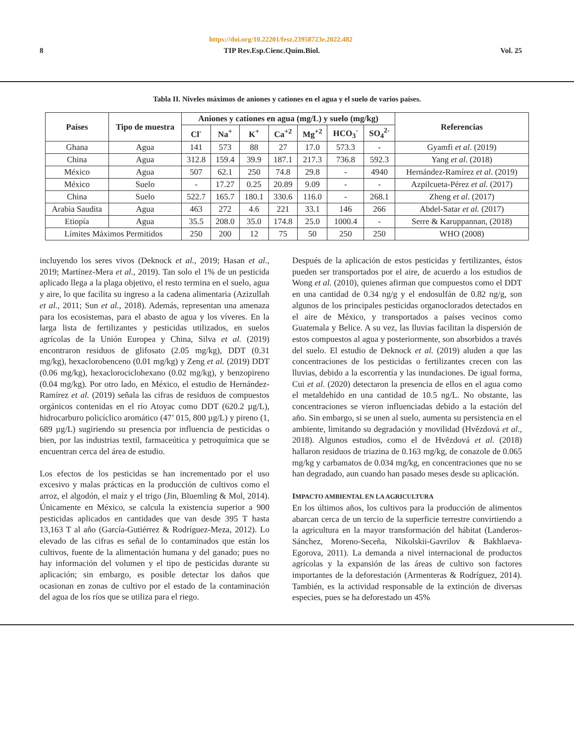https://doi.org/10.22201/fesz.23958723e.2022.482
8 TIP Rev.Esp.Cienc.Quím.Biol. Vol. 25
Tabla II. Niveles máximos de aniones y cationes en el agua y el suelo de varios países.
| Países | Tipo de muestra | Aniones y cationes en agua (mg/L) y suelo (mg/kg) | | | | | | | Referencias |
| --- | --- | --- | --- | --- | --- | --- | --- | --- | --- |
| | | Cl<sup>-</sup> | Na<sup>+</sup> | K<sup>+</sup> | Ca<sup>+2</sup> | Mg<sup>+2</sup> | HCO<sub>3</sub><sup>-</sup> | SO<sub>4</sub><sup>2-</sup> | |
| Ghana | Agua | 141 | 573 | 88 | 27 | 17.0 | 573.3 | - | Gyamfi et al . (2019) |
| China | Agua | 312.8 | 159.4 | 39.9 | 187.1 | 217.3 | 736.8 | 592.3 | Yang et al . (2018) |
| México | Agua | 507 | 62.1 | 250 | 74.8 | 29.8 | - | 4940 | Hernández-Ramírez et al . (2019) |
| México | Suelo | - | 17.27 | 0.25 | 20.89 | 9.09 | - | - | Azpilcueta-Pérez et al. (2017) |
| China | Suelo | 522.7 | 165.7 | 180.1 | 330.6 | 116.0 | - | 268.1 | Zheng et al . (2017) |
| Arabia Saudita | Agua | 463 | 272 | 4.6 | 221 | 33.1 | 146 | 266 | Abdel-Satar et al. (2017) |
| Etiopía | Agua | 35.5 | 208.0 | 35.0 | 174.8 | 25.0 | 1000.4 | - | Serre & Karuppannan, (2018) |
| Límites Máximos Permitidos | | 250 | 200 | 12 | 75 | 50 | 250 | 250 | WHO (2008) |
incluyendo los seres vivos (Deknock et al., 2019; Hasan et al., 2019; Martínez-Mera et al., 2019). Tan solo el 1% de un pesticida aplicado llega a la plaga objetivo, el resto termina en el suelo, agua y aire, lo que facilita su ingreso a la cadena alimentaria (Azizullah et al., 2011; Sun et al., 2018). Además, representan una amenaza para los ecosistemas, para el abasto de agua y los víveres. En la larga lista de fertilizantes y pesticidas utilizados, en suelos agrícolas de la Unión Europea y China, Silva et al. (2019) encontraron residuos de glifosato (2.05 mg/kg), DDT (0.31 mg/kg), hexaclorobenceno (0.01 mg/kg) y Zeng et al. (2019) DDT (0.06 mg/kg), hexaclorociclohexano (0.02 mg/kg), y benzopireno (0.04 mg/kg). Por otro lado, en México, el estudio de Hernández-Ramírez et al. (2019) señala las cifras de residuos de compuestos orgánicos contenidas en el río Atoyac como DDT (620.2 µg/L), hidrocarburo policíclico aromático (47’ 015, 800 µg/L) y pireno (1, 689 µg/L) sugiriendo su presencia por influencia de pesticidas o bien, por las industrias textil, farmaceútica y petroquímica que se encuentran cerca del área de estudio.
Los efectos de los pesticidas se han incrementado por el uso excesivo y malas prácticas en la producción de cultivos como el arroz, el algodón, el maíz y el trigo (Jin, Bluemling & Mol, 2014). Únicamente en México, se calcula la existencia superior a 900 pesticidas aplicados en cantidades que van desde 395 T hasta 13,163 T al año (García-Gutiérrez & Rodríguez-Meza, 2012). Lo elevado de las cifras es señal de lo contaminados que están los cultivos, fuente de la alimentación humana y del ganado; pues no hay información del volumen y el tipo de pesticidas durante su aplicación; sin embargo, es posible detectar los daños que ocasionan en zonas de cultivo por el estado de la contaminación del agua de los ríos que se utiliza para el riego.
Después de la aplicación de estos pesticidas y fertilizantes, éstos pueden ser transportados por el aire, de acuerdo a los estudios de Wong et al. (2010), quienes afirman que compuestos como el DDT en una cantidad de 0.34 ng/g y el endosulfán de 0.82 ng/g, son algunos de los principales pesticidas organoclorados detectados en el aire de México, y transportados a países vecinos como Guatemala y Belice. A su vez, las lluvias facilitan la dispersión de estos compuestos al agua y posteriormente, son absorbidos a través del suelo. El estudio de Deknock et al. (2019) aluden a que las concentraciones de los pesticidas o fertilizantes crecen con las lluvias, debido a la escorrentía y las inundaciones. De igual forma, Cui et al. (2020) detectaron la presencia de ellos en el agua como el metaldehído en una cantidad de 10.5 ng/L. No obstante, las concentraciones se vieron influenciadas debido a la estación del año. Sin embargo, si se unen al suelo, aumenta su persistencia en el ambiente, limitando su degradación y movilidad (Hvězdová et al., 2018). Algunos estudios, como el de Hvězdová et al. (2018) hallaron residuos de triazina de 0.163 mg/kg, de conazole de 0.065 mg/kg y carbamatos de 0.034 mg/kg, en concentraciones que no se han degradado, aun cuando han pasado meses desde su aplicación.
IMPACTO AMBIENTAL EN LA AGRICULTURA
En los últimos años, los cultivos para la producción de alimentos abarcan cerca de un tercio de la superficie terrestre convirtiendo a la agricultura en la mayor transformación del hábitat (Landeros-Sánchez, Moreno-Seceña, Nikolskii-Gavrilov & Bakhlaeva-Egorova, 2011). La demanda a nivel internacional de productos agrícolas y la expansión de las áreas de cultivo son factores importantes de la deforestación (Armenteras & Rodríguez, 2014). También, es la actividad responsable de la extinción de diversas especies, pues se ha deforestado un 45%